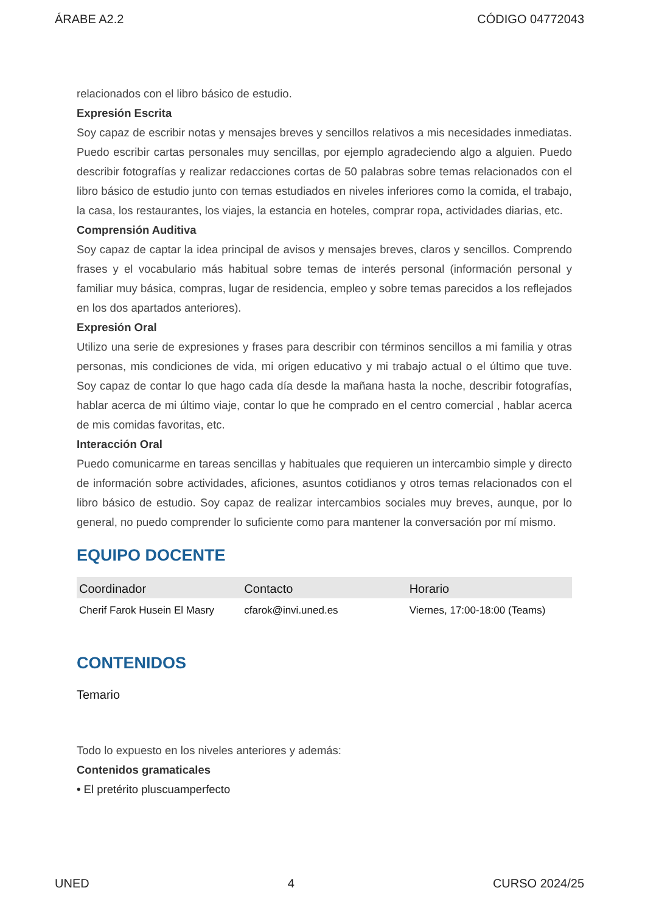ÁRABE A2.2 CÓDIGO 04772043
relacionados con el libro básico de estudio.
Expresión Escrita
Soy capaz de escribir notas y mensajes breves y sencillos relativos a mis necesidades inmediatas. Puedo escribir cartas personales muy sencillas, por ejemplo agradeciendo algo a alguien. Puedo describir fotografías y realizar redacciones cortas de 50 palabras sobre temas relacionados con el libro básico de estudio junto con temas estudiados en niveles inferiores como la comida, el trabajo, la casa, los restaurantes, los viajes, la estancia en hoteles, comprar ropa, actividades diarias, etc.
Comprensión Auditiva
Soy capaz de captar la idea principal de avisos y mensajes breves, claros y sencillos. Comprendo frases y el vocabulario más habitual sobre temas de interés personal (información personal y familiar muy básica, compras, lugar de residencia, empleo y sobre temas parecidos a los reflejados en los dos apartados anteriores).
Expresión Oral
Utilizo una serie de expresiones y frases para describir con términos sencillos a mi familia y otras personas, mis condiciones de vida, mi origen educativo y mi trabajo actual o el último que tuve. Soy capaz de contar lo que hago cada día desde la mañana hasta la noche, describir fotografías, hablar acerca de mi último viaje, contar lo que he comprado en el centro comercial , hablar acerca de mis comidas favoritas, etc.
Interacción Oral
Puedo comunicarme en tareas sencillas y habituales que requieren un intercambio simple y directo de información sobre actividades, aficiones, asuntos cotidianos y otros temas relacionados con el libro básico de estudio. Soy capaz de realizar intercambios sociales muy breves, aunque, por lo general, no puedo comprender lo suficiente como para mantener la conversación por mí mismo.
EQUIPO DOCENTE
| Coordinador | Contacto | Horario |
| --- | --- | --- |
| Cherif Farok Husein El Masry | cfarok@invi.uned.es | Viernes, 17:00-18:00 (Teams) |
CONTENIDOS
Temario
Todo lo expuesto en los niveles anteriores y además:
Contenidos gramaticales
• El pretérito pluscuamperfecto
UNED 4 CURSO 2024/25